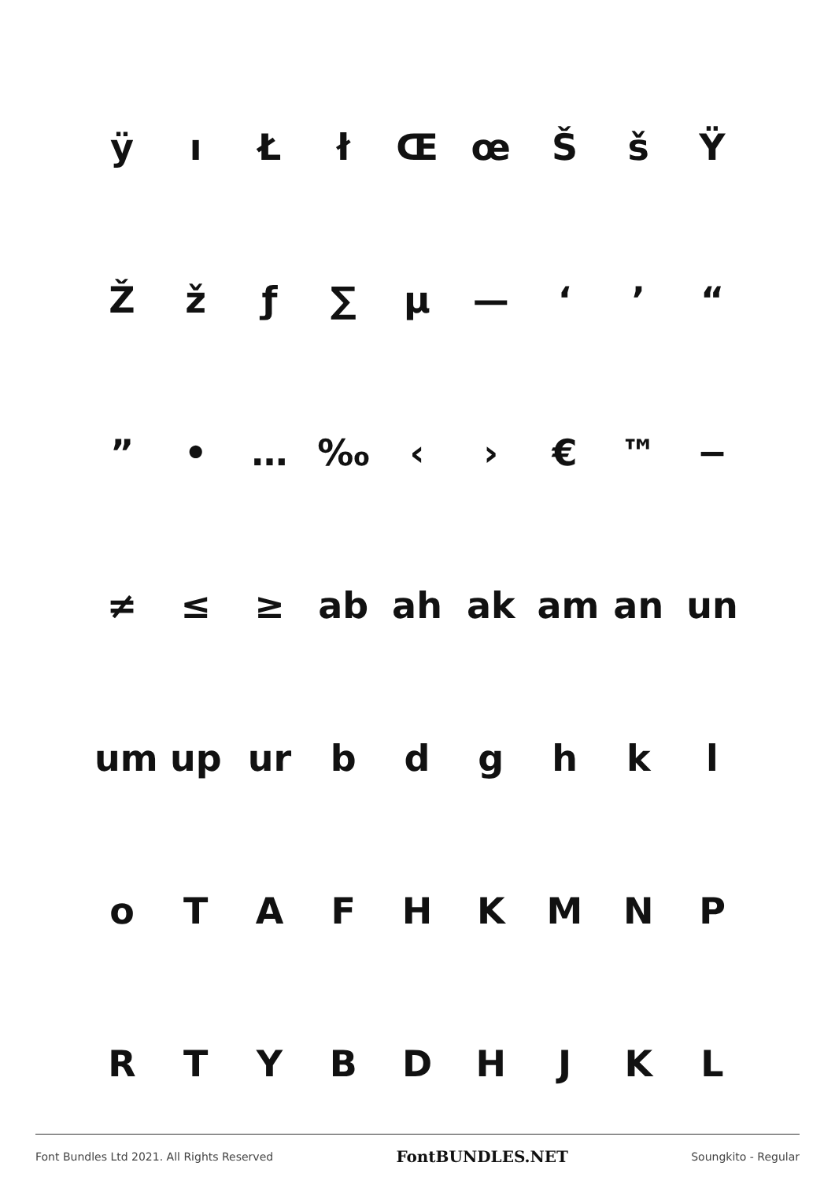ÿıŁłŒœŠšŸ
Žžƒ ∑ µ — ‘’ “
” • … ‰ ‹ › € ™ −
≠ ≤ ≥ ab ah ak am an un
um up ur bdghkl
oTAFHKMNP
RTYBDHJKL
Font Bundles Ltd 2021. All Rights Reserved FontBUNDLES.NET Soungkito - Regular